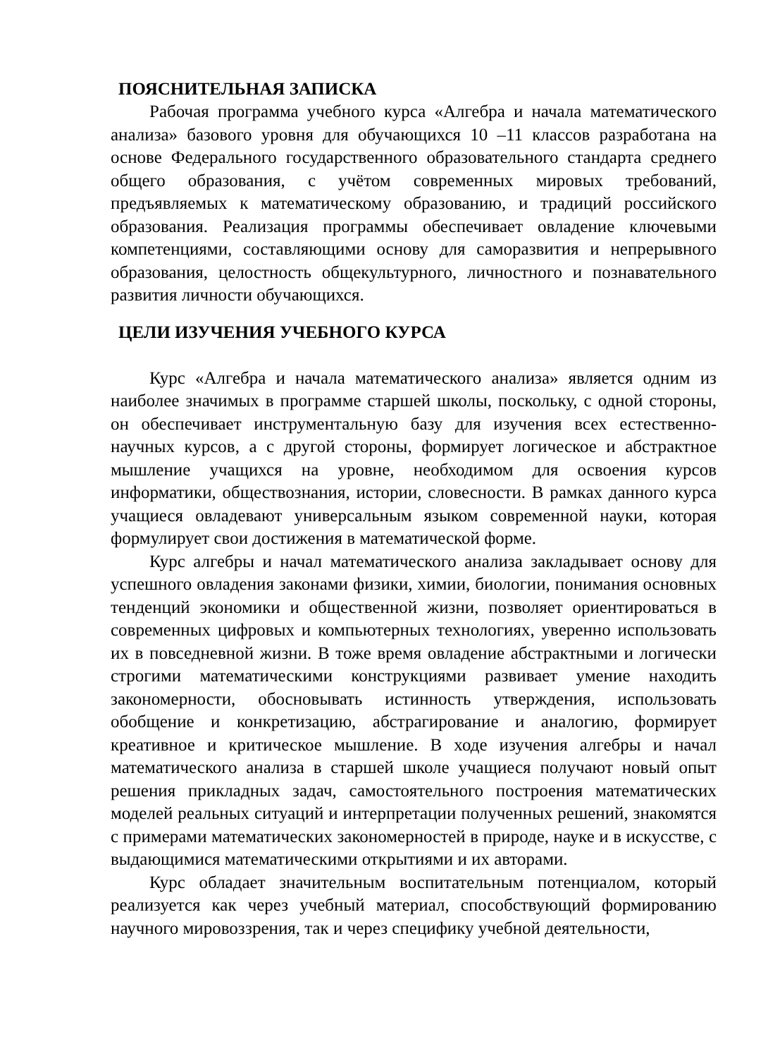ПОЯСНИТЕЛЬНАЯ ЗАПИСКА
Рабочая программа учебного курса «Алгебра и начала математического анализа» базового уровня для обучающихся 10 –11 классов разработана на основе Федерального государственного образовательного стандарта среднего общего образования, с учётом современных мировых требований, предъявляемых к математическому образованию, и традиций российского образования. Реализация программы обеспечивает овладение ключевыми компетенциями, составляющими основу для саморазвития и непрерывного образования, целостность общекультурного, личностного и познавательного развития личности обучающихся.
ЦЕЛИ ИЗУЧЕНИЯ УЧЕБНОГО КУРСА
Курс «Алгебра и начала математического анализа» является одним из наиболее значимых в программе старшей школы, поскольку, с одной стороны, он обеспечивает инструментальную базу для изучения всех естественно-научных курсов, а с другой стороны, формирует логическое и абстрактное мышление учащихся на уровне, необходимом для освоения курсов информатики, обществознания, истории, словесности. В рамках данного курса учащиеся овладевают универсальным языком современной науки, которая формулирует свои достижения в математической форме.
Курс алгебры и начал математического анализа закладывает основу для успешного овладения законами физики, химии, биологии, понимания основных тенденций экономики и общественной жизни, позволяет ориентироваться в современных цифровых и компьютерных технологиях, уверенно использовать их в повседневной жизни. В тоже время овладение абстрактными и логически строгими математическими конструкциями развивает умение находить закономерности, обосновывать истинность утверждения, использовать обобщение и конкретизацию, абстрагирование и аналогию, формирует креативное и критическое мышление. В ходе изучения алгебры и начал математического анализа в старшей школе учащиеся получают новый опыт решения прикладных задач, самостоятельного построения математических моделей реальных ситуаций и интерпретации полученных решений, знакомятся с примерами математических закономерностей в природе, науке и в искусстве, с выдающимися математическими открытиями и их авторами.
Курс обладает значительным воспитательным потенциалом, который реализуется как через учебный материал, способствующий формированию научного мировоззрения, так и через специфику учебной деятельности,